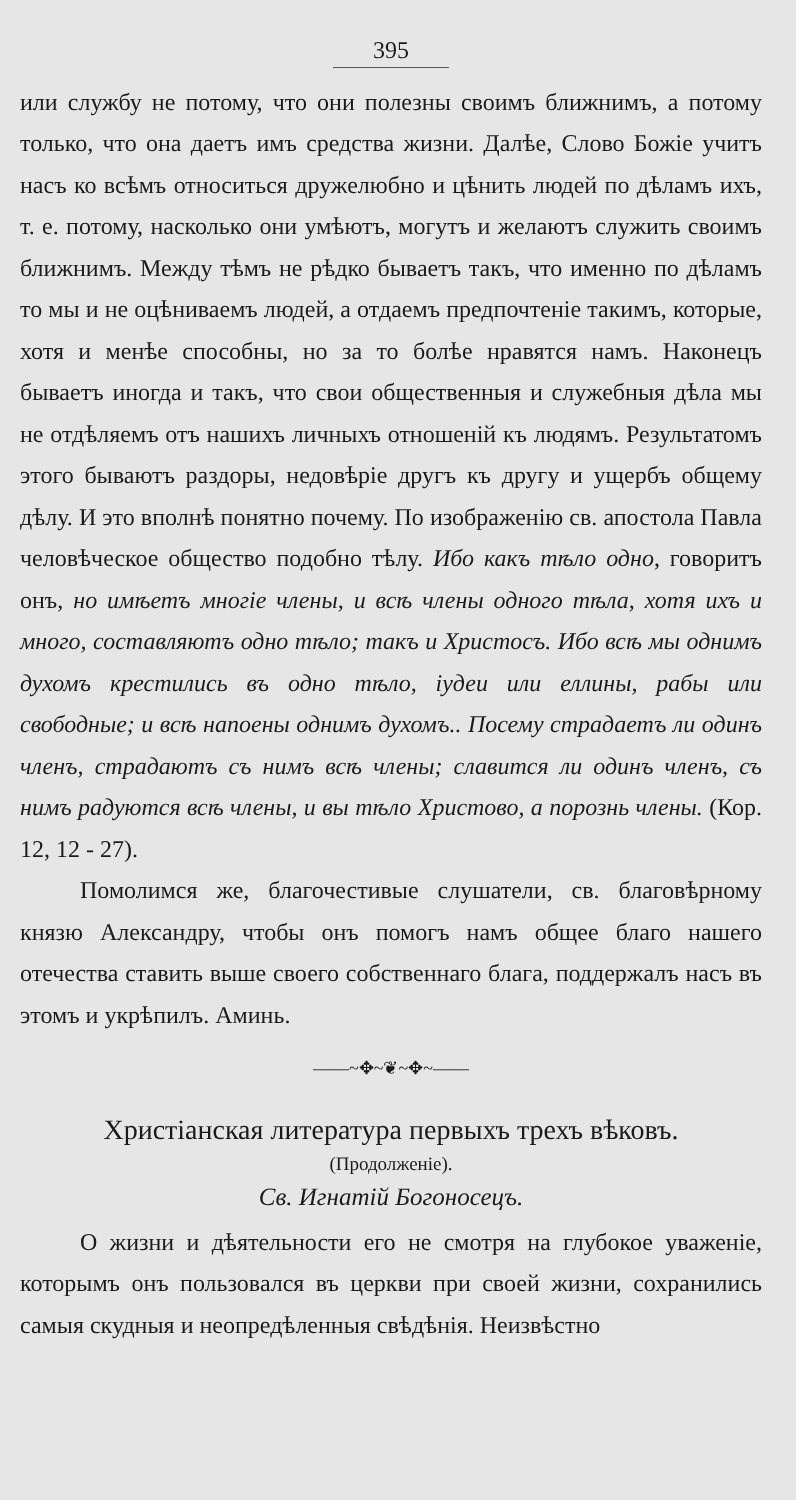395
или службу не потому, что они полезны своимъ ближнимъ, а потому только, что она даетъ имъ средства жизни. Далѣе, Слово Божіе учитъ насъ ко всѣмъ относиться дружелюбно и цѣнить людей по дѣламъ ихъ, т. е. потому, насколько они умѣютъ, могутъ и желаютъ служить своимъ ближнимъ. Между тѣмъ не рѣдко бываетъ такъ, что именно по дѣламъ то мы и не оцѣниваемъ людей, а отдаемъ предпочтеніе такимъ, которые, хотя и менѣе способны, но за то болѣе нравятся намъ. Наконецъ бываетъ иногда и такъ, что свои общественныя и служебныя дѣла мы не отдѣляемъ отъ нашихъ личныхъ отношеній къ людямъ. Результатомъ этого бываютъ раздоры, недовѣріе другъ къ другу и ущербъ общему дѣлу. И это вполнѣ понятно почему. По изображенію св. апостола Павла человѣческое общество подобно тѣлу. Ибо какъ тѣло одно, говоритъ онъ, но имѣетъ многіе члены, и всѣ члены одного тѣла, хотя ихъ и много, составляютъ одно тѣло; такъ и Христосъ. Ибо всѣ мы однимъ духомъ крестились въ одно тѣло, іудеи или еллины, рабы или свободные; и всѣ напоены однимъ духомъ.. Посему страдаетъ ли одинъ членъ, страдаютъ съ нимъ всѣ члены; славится ли одинъ членъ, съ нимъ радуются всѣ члены, и вы тѣло Христово, а порознь члены. (Кор. 12, 12 - 27).
Помолимся же, благочестивые слушатели, св. благовѣрному князю Александру, чтобы онъ помогъ намъ общее благо нашего отечества ставить выше своего собственнаго блага, поддержалъ насъ въ этомъ и укрѣпилъ. Аминь.
——~✥~❦~✥~——
Христіанская литература первыхъ трехъ вѣковъ.
(Продолженіе).
Св. Игнатій Богоносецъ.
О жизни и дѣятельности его не смотря на глубокое уваженіе, которымъ онъ пользовался въ церкви при своей жизни, сохранились самыя скудныя и неопредѣленныя свѣдѣнія. Неизвѣстно